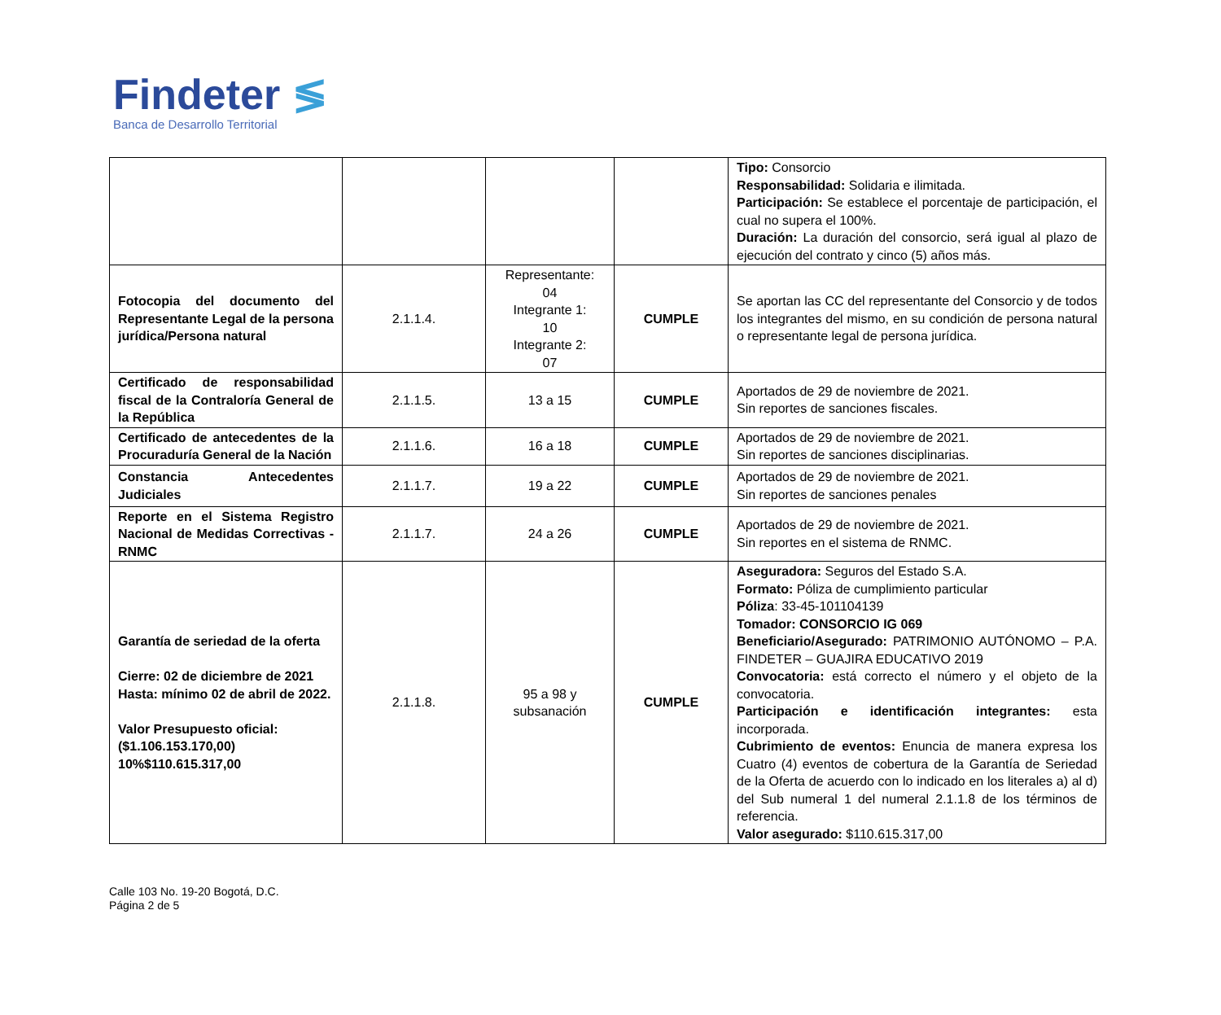Findeter ≶
Banca de Desarrollo Territorial
| | | | | Tipo: Consorcio Responsabilidad: Solidaria e ilimitada. Participación: Se establece el porcentaje de participación, el cual no supera el 100%. Duración: La duración del consorcio, será igual al plazo de ejecución del contrato y cinco (5) años más. |
| Fotocopia del documento del Representante Legal de la persona jurídica/Persona natural | 2.1.1.4. | Representante: 04 Integrante 1: 10 Integrante 2: 07 | CUMPLE | Se aportan las CC del representante del Consorcio y de todos los integrantes del mismo, en su condición de persona natural o representante legal de persona jurídica. |
| Certificado de responsabilidad fiscal de la Contraloría General de la República | 2.1.1.5. | 13 a 15 | CUMPLE | Aportados de 29 de noviembre de 2021. Sin reportes de sanciones fiscales. |
| Certificado de antecedentes de la Procuraduría General de la Nación | 2.1.1.6. | 16 a 18 | CUMPLE | Aportados de 29 de noviembre de 2021. Sin reportes de sanciones disciplinarias. |
| Constancia Antecedentes Judiciales | 2.1.1.7. | 19 a 22 | CUMPLE | Aportados de 29 de noviembre de 2021. Sin reportes de sanciones penales |
| Reporte en el Sistema Registro Nacional de Medidas Correctivas - RNMC | 2.1.1.7. | 24 a 26 | CUMPLE | Aportados de 29 de noviembre de 2021. Sin reportes en el sistema de RNMC. |
| Garantía de seriedad de la oferta Cierre: 02 de diciembre de 2021 Hasta: mínimo 02 de abril de 2022. Valor Presupuesto oficial: ($1.106.153.170,00) 10%$110.615.317,00 | 2.1.1.8. | 95 a 98 y subsanación | CUMPLE | Aseguradora: Seguros del Estado S.A. Formato: Póliza de cumplimiento particular Póliza : 33-45-101104139 Tomador: CONSORCIO IG 069 Beneficiario/Asegurado: PATRIMONIO AUTÓNOMO – P.A. FINDETER – GUAJIRA EDUCATIVO 2019 Convocatoria: está correcto el número y el objeto de la convocatoria. Participación e identificación integrantes: esta incorporada. Cubrimiento de eventos: Enuncia de manera expresa los Cuatro (4) eventos de cobertura de la Garantía de Seriedad de la Oferta de acuerdo con lo indicado en los literales a) al d) del Sub numeral 1 del numeral 2.1.1.8 de los términos de referencia. Valor asegurado: $110.615.317,00 |
Calle 103 No. 19-20 Bogotá, D.C.
Página 2 de 5